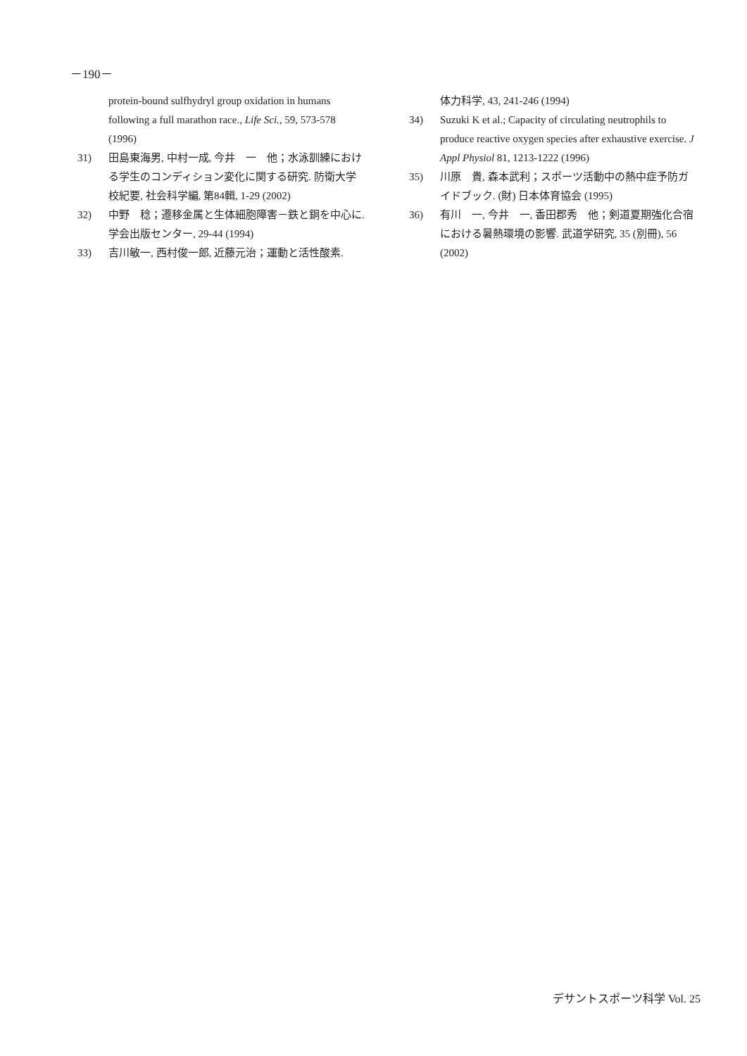－190－
protein-bound sulfhydryl group oxidation in humans following a full marathon race., Life Sci., 59, 573-578 (1996)
31) 田島東海男, 中村一成, 今井　一　他；水泳訓練における学生のコンディション変化に関する研究. 防衛大学校紀要, 社会科学編, 第84輯, 1-29 (2002)
32) 中野　稔；遷移金属と生体細胞障害－鉄と銅を中心に. 学会出版センター, 29-44 (1994)
33) 吉川敏一, 西村俊一郎, 近藤元治；運動と活性酸素.
体力科学, 43, 241-246 (1994)
34) Suzuki K et al.; Capacity of circulating neutrophils to produce reactive oxygen species after exhaustive exercise. J Appl Physiol 81, 1213-1222 (1996)
35) 川原　貴, 森本武利；スポーツ活動中の熱中症予防ガイドブック. (財) 日本体育協会 (1995)
36) 有川　一, 今井　一, 香田郡秀　他；剣道夏期強化合宿における暑熱環境の影響. 武道学研究, 35 (別冊), 56 (2002)
デサントスポーツ科学 Vol. 25